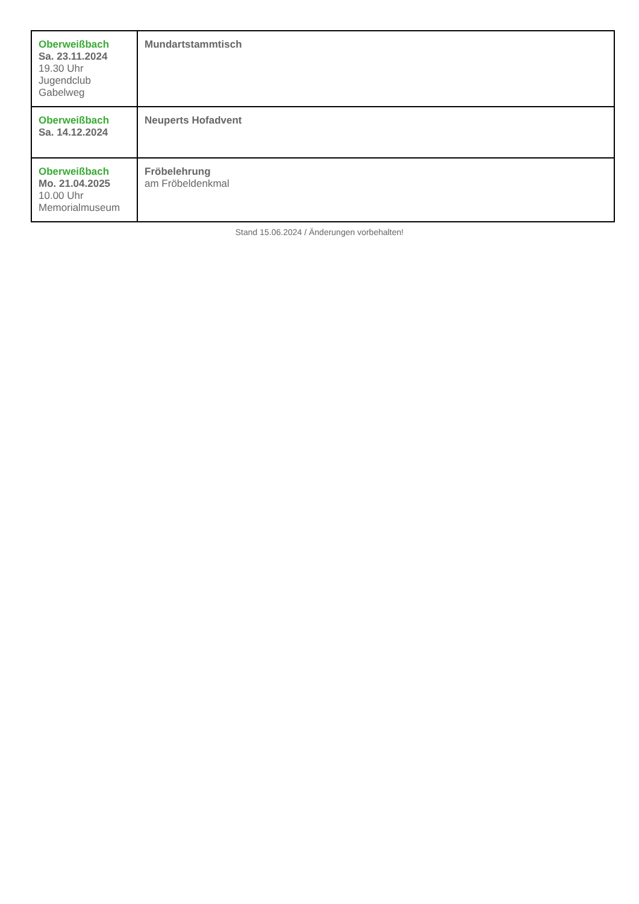| Oberweißbach Sa. 23.11.2024 19.30 Uhr Jugendclub Gabelweg | Mundartstammtisch |
| Oberweißbach Sa. 14.12.2024 | Neuperts Hofadvent |
| Oberweißbach Mo. 21.04.2025 10.00 Uhr Memorialmuseum | Fröbelehrung am Fröbeldenkmal |
Stand 15.06.2024 / Änderungen vorbehalten!